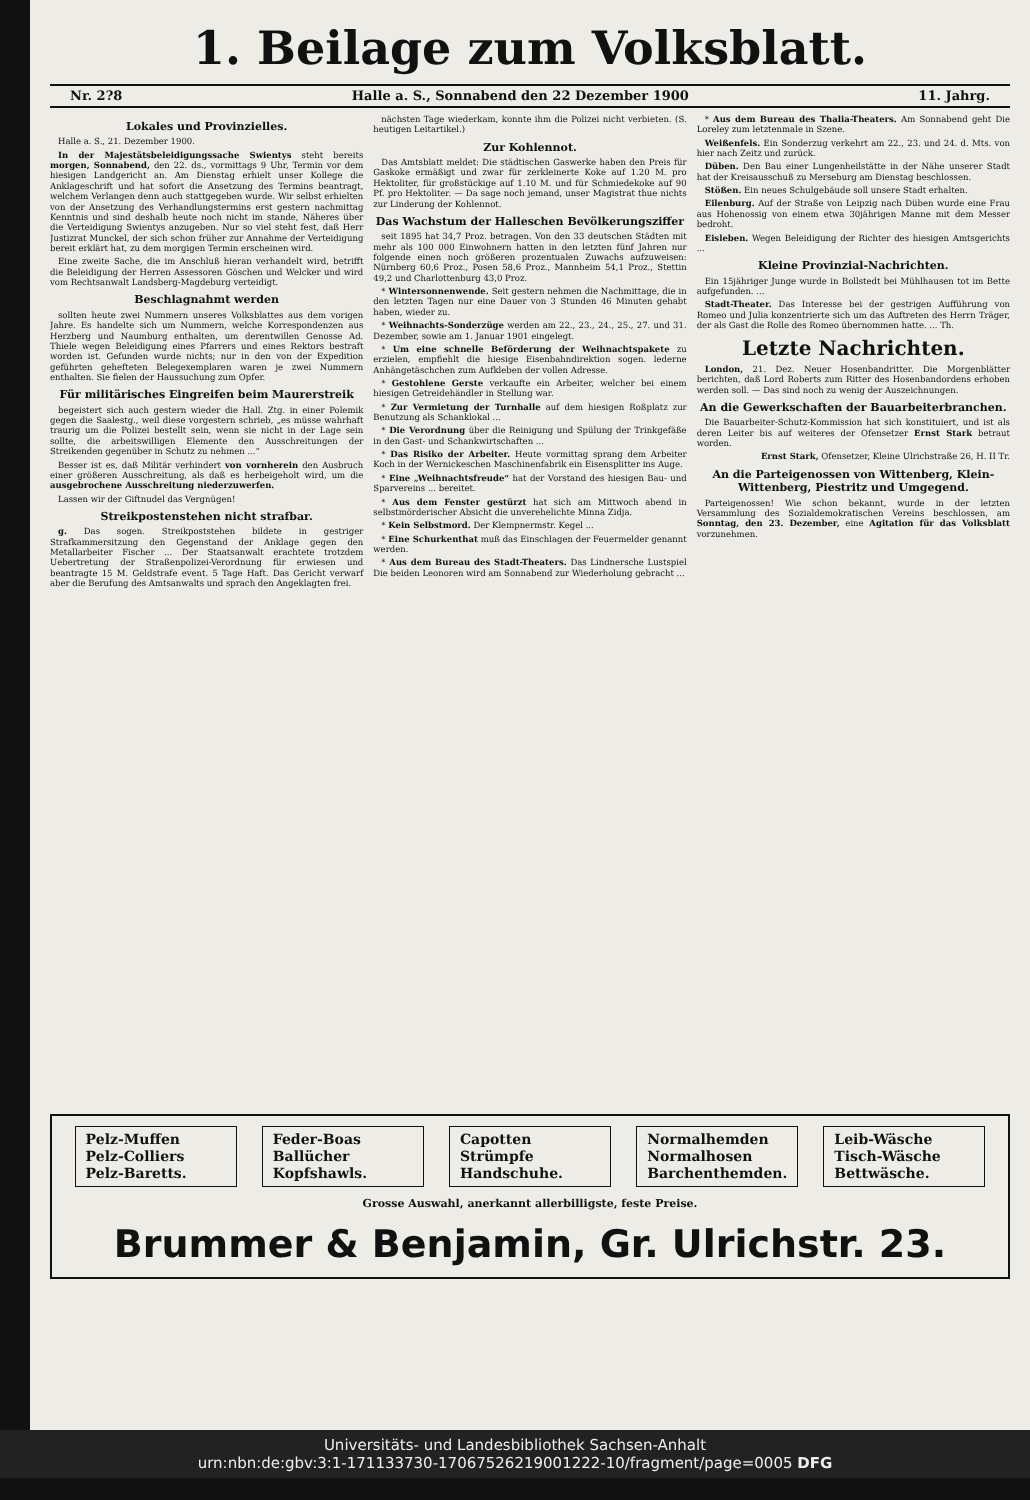1. Beilage zum Volksblatt.
Nr. 2?8 Halle a. S., Sonnabend den 22 Dezember 1900 11. Jahrg.
Lokales und Provinzielles.
Halle a. S., 21. Dezember 1900.
In der Majestätsbeleidigungssache Swientys steht bereits morgen, Sonnabend, den 22. ds., vormittags 9 Uhr, Termin vor dem hiesigen Landgericht an. Am Dienstag erhielt unser Kollege die Anklageschrift und hat sofort die Ansetzung des Termins beantragt, welchem Verlangen denn auch stattgegeben wurde. Wir selbst erhielten von der Ansetzung des Verhandlungstermins erst gestern nachmittag Kenntnis und sind deshalb heute noch nicht im stande, Näheres über die Verteidigung Swientys anzugeben. Nur so viel steht fest, daß Herr Justizrat Munckel, der sich schon früher zur Annahme der Verteidigung bereit erklärt hat, zu dem morgigen Termin erscheinen wird.
Eine zweite Sache, die im Anschluß hieran verhandelt wird, betrifft die Beleidigung der Herren Assessoren Göschen und Welcker und wird vom Rechtsanwalt Landsberg-Magdeburg verteidigt.
Beschlagnahmt werden
sollten heute zwei Nummern unseres Volksblattes aus dem vorigen Jahre. Es handelte sich um Nummern, welche Korrespondenzen aus Herzberg und Naumburg enthalten, um derentwillen Genosse Ad. Thiele wegen Beleidigung eines Pfarrers und eines Rektors bestraft worden ist. Gefunden wurde nichts; nur in den von der Expedition geführten gehefteten Belegexemplaren waren je zwei Nummern enthalten. Sie fielen der Haussuchung zum Opfer.
Für militärisches Eingreifen beim Maurerstreik
begeistert sich auch gestern wieder die Hall. Ztg. in einer Polemik gegen die Saalestg., weil diese vorgestern schrieb, „es müsse wahrhaft traurig um die Polizei bestellt sein, wenn sie nicht in der Lage sein sollte, die arbeitswilligen Elemente den Ausschreitungen der Streikenden gegenüber in Schutz zu nehmen ...“
Besser ist es, daß Militär verhindert von vornherein den Ausbruch einer größeren Ausschreitung, als daß es herbeigeholt wird, um die ausgebrochene Ausschreitung niederzuwerfen.
Lassen wir der Giftnudel das Vergnügen!
Streikpostenstehen nicht strafbar.
g. Das sogen. Streikpoststehen bildete in gestriger Strafkammersitzung den Gegenstand der Anklage gegen den Metallarbeiter Fischer ... Der Staatsanwalt erachtete trotzdem Uebertretung der Straßenpolizei-Verordnung für erwiesen und beantragte 15 M. Geldstrafe event. 5 Tage Haft. Das Gericht verwarf aber die Berufung des Amtsanwalts und sprach den Angeklagten frei.
nächsten Tage wiederkam, konnte ihm die Polizei nicht verbieten. (S. heutigen Leitartikel.)
Zur Kohlennot.
Das Amtsblatt meldet: Die städtischen Gaswerke haben den Preis für Gaskoke ermäßigt und zwar für zerkleinerte Koke auf 1.20 M. pro Hektoliter, für großstückige auf 1.10 M. und für Schmiedekoke auf 90 Pf. pro Hektoliter. — Da sage noch jemand, unser Magistrat thue nichts zur Linderung der Kohlennot.
Das Wachstum der Halleschen Bevölkerungsziffer
seit 1895 hat 34,7 Proz. betragen. Von den 33 deutschen Städten mit mehr als 100 000 Einwohnern hatten in den letzten fünf Jahren nur folgende einen noch größeren prozentualen Zuwachs aufzuweisen: Nürnberg 60,6 Proz., Posen 58,6 Proz., Mannheim 54,1 Proz., Stettin 49,2 und Charlottenburg 43,0 Proz.
* Wintersonnenwende. Seit gestern nehmen die Nachmittage, die in den letzten Tagen nur eine Dauer von 3 Stunden 46 Minuten gehabt haben, wieder zu.
* Weihnachts-Sonderzüge werden am 22., 23., 24., 25., 27. und 31. Dezember, sowie am 1. Januar 1901 eingelegt.
* Um eine schnelle Beförderung der Weihnachtspakete zu erzielen, empfiehlt die hiesige Eisenbahndirektion sogen. lederne Anhängetäschchen zum Aufkleben der vollen Adresse.
* Gestohlene Gerste verkaufte ein Arbeiter, welcher bei einem hiesigen Getreidehändler in Stellung war.
* Zur Vermietung der Turnhalle auf dem hiesigen Roßplatz zur Benutzung als Schanklokal ...
* Die Verordnung über die Reinigung und Spülung der Trinkgefäße in den Gast- und Schankwirtschaften ...
* Das Risiko der Arbeiter. Heute vormittag sprang dem Arbeiter Koch in der Wernickeschen Maschinenfabrik ein Eisensplitter ins Auge.
* Eine „Weihnachtsfreude“ hat der Vorstand des hiesigen Bau- und Sparvereins ... bereitet.
* Aus dem Fenster gestürzt hat sich am Mittwoch abend in selbstmörderischer Absicht die unverehelichte Minna Zidja.
* Kein Selbstmord. Der Klempnermstr. Kegel ...
* Eine Schurkenthat muß das Einschlagen der Feuermelder genannt werden.
* Aus dem Bureau des Stadt-Theaters. Das Lindnersche Lustspiel Die beiden Leonoren wird am Sonnabend zur Wiederholung gebracht ...
* Aus dem Bureau des Thalia-Theaters. Am Sonnabend geht Die Loreley zum letztenmale in Szene.
Weißenfels. Ein Sonderzug verkehrt am 22., 23. und 24. d. Mts. von hier nach Zeitz und zurück.
Düben. Den Bau einer Lungenheilstätte in der Nähe unserer Stadt hat der Kreisausschuß zu Merseburg am Dienstag beschlossen.
Stößen. Ein neues Schulgebäude soll unsere Stadt erhalten.
Eilenburg. Auf der Straße von Leipzig nach Düben wurde eine Frau aus Hohenossig von einem etwa 30jährigen Manne mit dem Messer bedroht.
Eisleben. Wegen Beleidigung der Richter des hiesigen Amtsgerichts ...
Kleine Provinzial-Nachrichten.
Ein 15jähriger Junge wurde in Bollstedt bei Mühlhausen tot im Bette aufgefunden. ...
Stadt-Theater. Das Interesse bei der gestrigen Aufführung von Romeo und Julia konzentrierte sich um das Auftreten des Herrn Träger, der als Gast die Rolle des Romeo übernommen hatte. ... Th.
Letzte Nachrichten.
London, 21. Dez. Neuer Hosenbandritter. Die Morgenblätter berichten, daß Lord Roberts zum Ritter des Hosenbandordens erhoben werden soll. — Das sind noch zu wenig der Auszeichnungen.
An die Gewerkschaften der Bauarbeiterbranchen.
Die Bauarbeiter-Schutz-Kommission hat sich konstituiert, und ist als deren Leiter bis auf weiteres der Ofensetzer Ernst Stark betraut worden.
Ernst Stark, Ofensetzer, Kleine Ulrichstraße 26, H. II Tr.
An die Parteigenossen von Wittenberg, Klein-Wittenberg, Piestritz und Umgegend.
Parteigenossen! Wie schon bekannt, wurde in der letzten Versammlung des Sozialdemokratischen Vereins beschlossen, am Sonntag, den 23. Dezember, eine Agitation für das Volksblatt vorzunehmen.
Pelz-Muffen
Pelz-Colliers
Pelz-Baretts.
Feder-Boas
Ballücher
Kopfshawls.
Capotten
Strümpfe
Handschuhe.
Normalhemden
Normalhosen
Barchenthemden.
Leib-Wäsche
Tisch-Wäsche
Bettwäsche.
Grosse Auswahl, anerkannt allerbilligste, feste Preise.
Brummer & Benjamin, Gr. Ulrichstr. 23.
Universitäts- und Landesbibliothek Sachsen-Anhalt
urn:nbn:de:gbv:3:1-171133730-17067526219001222-10/fragment/page=0005 DFG